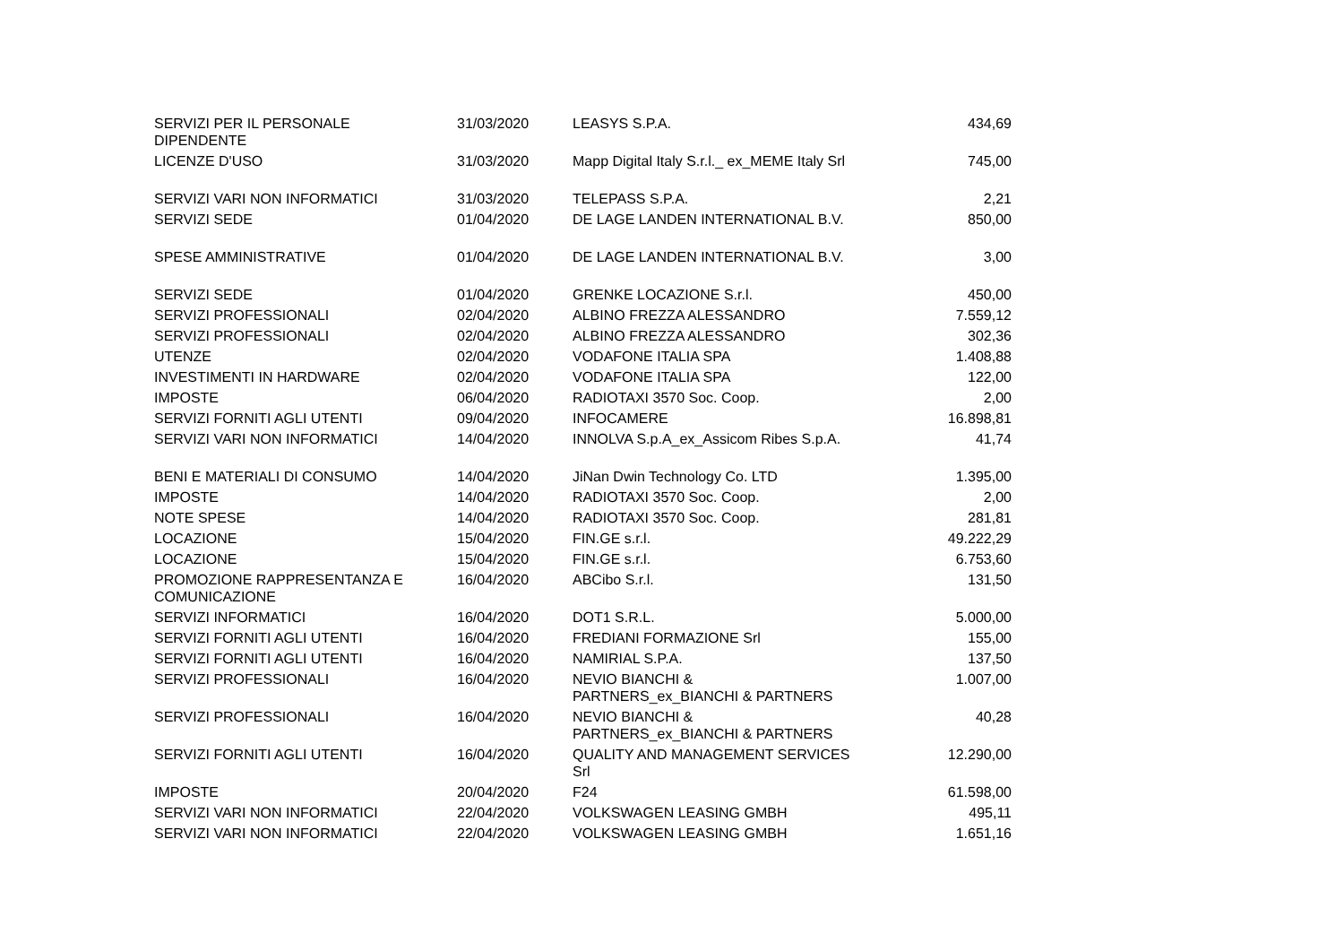| SERVIZI PER IL PERSONALE DIPENDENTE | 31/03/2020 | LEASYS S.P.A. | 434,69 |
| LICENZE D'USO | 31/03/2020 | Mapp Digital Italy S.r.l._ ex_MEME Italy Srl | 745,00 |
| SERVIZI VARI NON INFORMATICI | 31/03/2020 | TELEPASS S.P.A. | 2,21 |
| SERVIZI SEDE | 01/04/2020 | DE LAGE LANDEN INTERNATIONAL B.V. | 850,00 |
| SPESE AMMINISTRATIVE | 01/04/2020 | DE LAGE LANDEN INTERNATIONAL B.V. | 3,00 |
| SERVIZI SEDE | 01/04/2020 | GRENKE LOCAZIONE S.r.l. | 450,00 |
| SERVIZI PROFESSIONALI | 02/04/2020 | ALBINO FREZZA ALESSANDRO | 7.559,12 |
| SERVIZI PROFESSIONALI | 02/04/2020 | ALBINO FREZZA ALESSANDRO | 302,36 |
| UTENZE | 02/04/2020 | VODAFONE ITALIA SPA | 1.408,88 |
| INVESTIMENTI IN HARDWARE | 02/04/2020 | VODAFONE ITALIA SPA | 122,00 |
| IMPOSTE | 06/04/2020 | RADIOTAXI 3570 Soc. Coop. | 2,00 |
| SERVIZI FORNITI AGLI UTENTI | 09/04/2020 | INFOCAMERE | 16.898,81 |
| SERVIZI VARI NON INFORMATICI | 14/04/2020 | INNOLVA S.p.A_ex_Assicom Ribes S.p.A. | 41,74 |
| BENI E MATERIALI DI CONSUMO | 14/04/2020 | JiNan Dwin Technology Co. LTD | 1.395,00 |
| IMPOSTE | 14/04/2020 | RADIOTAXI 3570 Soc. Coop. | 2,00 |
| NOTE SPESE | 14/04/2020 | RADIOTAXI 3570 Soc. Coop. | 281,81 |
| LOCAZIONE | 15/04/2020 | FIN.GE s.r.l. | 49.222,29 |
| LOCAZIONE | 15/04/2020 | FIN.GE s.r.l. | 6.753,60 |
| PROMOZIONE RAPPRESENTANZA E COMUNICAZIONE | 16/04/2020 | ABCibo S.r.l. | 131,50 |
| SERVIZI INFORMATICI | 16/04/2020 | DOT1 S.R.L. | 5.000,00 |
| SERVIZI FORNITI AGLI UTENTI | 16/04/2020 | FREDIANI FORMAZIONE Srl | 155,00 |
| SERVIZI FORNITI AGLI UTENTI | 16/04/2020 | NAMIRIAL S.P.A. | 137,50 |
| SERVIZI PROFESSIONALI | 16/04/2020 | NEVIO BIANCHI & PARTNERS_ex_BIANCHI & PARTNERS | 1.007,00 |
| SERVIZI PROFESSIONALI | 16/04/2020 | NEVIO BIANCHI & PARTNERS_ex_BIANCHI & PARTNERS | 40,28 |
| SERVIZI FORNITI AGLI UTENTI | 16/04/2020 | QUALITY AND MANAGEMENT SERVICES Srl | 12.290,00 |
| IMPOSTE | 20/04/2020 | F24 | 61.598,00 |
| SERVIZI VARI NON INFORMATICI | 22/04/2020 | VOLKSWAGEN LEASING GMBH | 495,11 |
| SERVIZI VARI NON INFORMATICI | 22/04/2020 | VOLKSWAGEN LEASING GMBH | 1.651,16 |